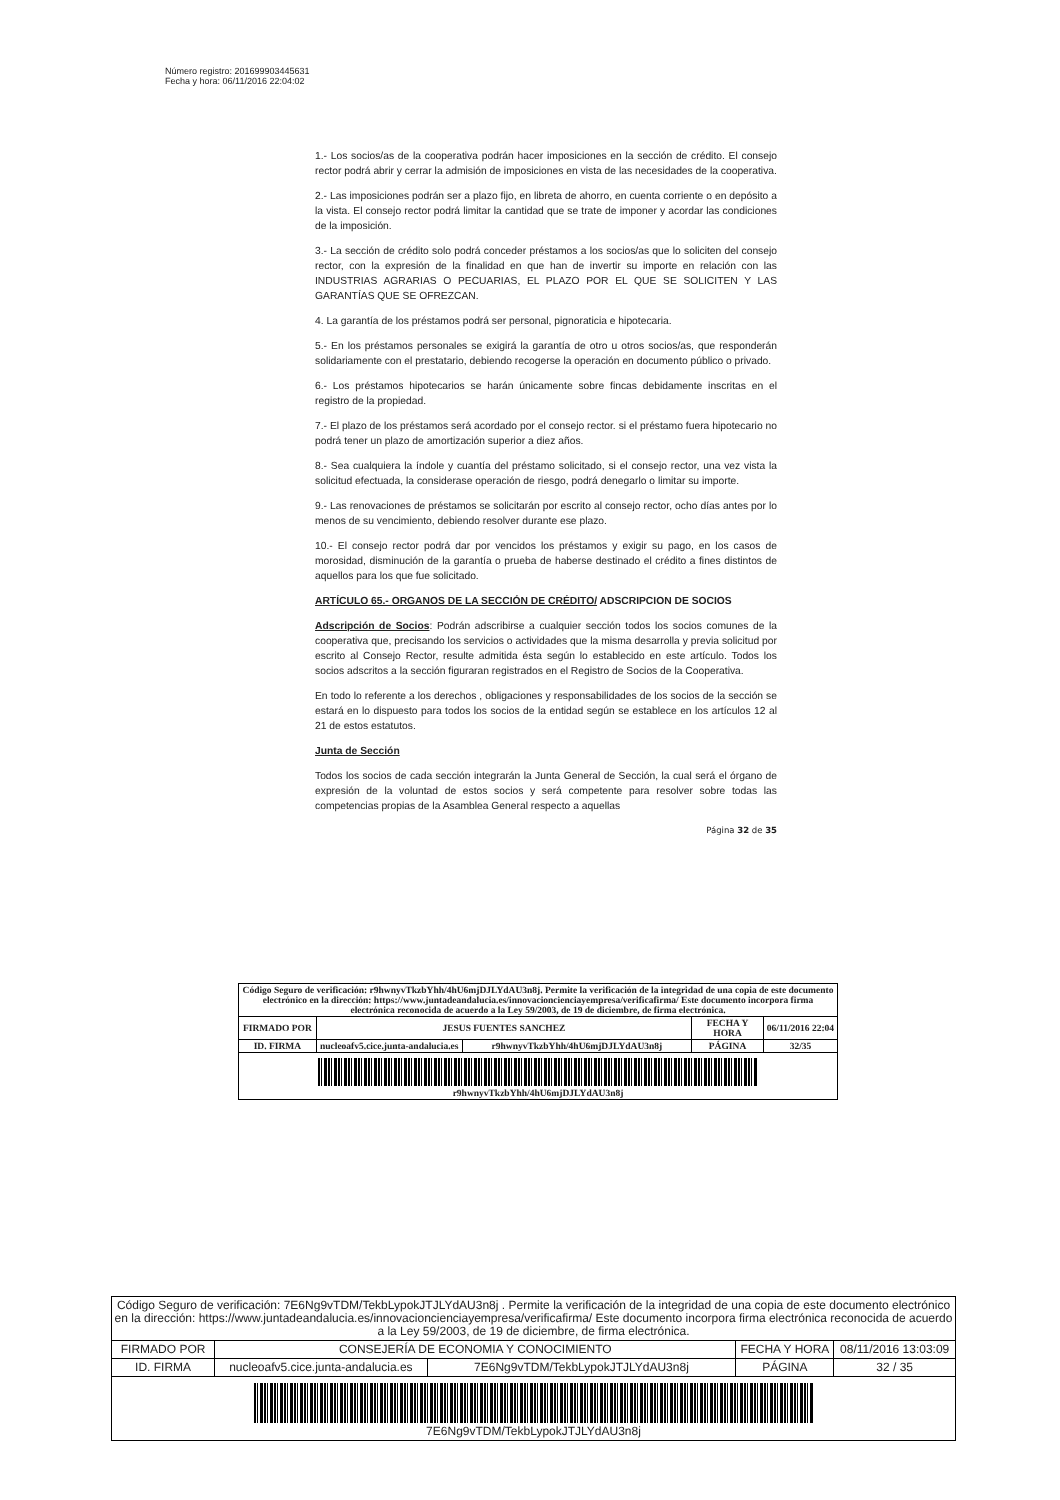Número registro: 201699903445631
Fecha y hora: 06/11/2016 22:04:02
1.- Los socios/as de la cooperativa podrán hacer imposiciones en la sección de crédito. El consejo rector podrá abrir y cerrar la admisión de imposiciones en vista de las necesidades de la cooperativa.
2.- Las imposiciones podrán ser a plazo fijo, en libreta de ahorro, en cuenta corriente o en depósito a la vista. El consejo rector podrá limitar la cantidad que se trate de imponer y acordar las condiciones de la imposición.
3.- La sección de crédito solo podrá conceder préstamos a los socios/as que lo soliciten del consejo rector, con la expresión de la finalidad en que han de invertir su importe en relación con las INDUSTRIAS AGRARIAS O PECUARIAS, EL PLAZO POR EL QUE SE SOLICITEN Y LAS GARANTÍAS QUE SE OFREZCAN.
4. La garantía de los préstamos podrá ser personal, pignoraticia e hipotecaria.
5.- En los préstamos personales se exigirá la garantía de otro u otros socios/as, que responderán solidariamente con el prestatario, debiendo recogerse la operación en documento público o privado.
6.- Los préstamos hipotecarios se harán únicamente sobre fincas debidamente inscritas en el registro de la propiedad.
7.- El plazo de los préstamos será acordado por el consejo rector. si el préstamo fuera hipotecario no podrá tener un plazo de amortización superior a diez años.
8.- Sea cualquiera la índole y cuantía del préstamo solicitado, si el consejo rector, una vez vista la solicitud efectuada, la considerase operación de riesgo, podrá denegarlo o limitar su importe.
9.- Las renovaciones de préstamos se solicitarán por escrito al consejo rector, ocho días antes por lo menos de su vencimiento, debiendo resolver durante ese plazo.
10.- El consejo rector podrá dar por vencidos los préstamos y exigir su pago, en los casos de morosidad, disminución de la garantía o prueba de haberse destinado el crédito a fines distintos de aquellos para los que fue solicitado.
ARTÍCULO 65.- ORGANOS DE LA SECCIÓN DE CRÉDITO/ ADSCRIPCION DE SOCIOS
Adscripción de Socios: Podrán adscribirse a cualquier sección todos los socios comunes de la cooperativa que, precisando los servicios o actividades que la misma desarrolla y previa solicitud por escrito al Consejo Rector, resulte admitida ésta según lo establecido en este artículo. Todos los socios adscritos a la sección figuraran registrados en el Registro de Socios de la Cooperativa.
En todo lo referente a los derechos , obligaciones y responsabilidades de los socios de la sección se estará en lo dispuesto para todos los socios de la entidad según se establece en los artículos 12 al 21 de estos estatutos.
Junta de Sección
Todos los socios de cada sección integrarán la Junta General de Sección, la cual será el órgano de expresión de la voluntad de estos socios y será competente para resolver sobre todas las competencias propias de la Asamblea General respecto a aquellas
Página 32 de 35
| Código Seguro de verificación: r9hwnyvTkzbYhh/4hU6mjDJLYdAU3n8j. Permite la verificación de la integridad de una copia de este documento electrónico en la dirección: https://www.juntadeandalucia.es/innovacioncienciayempresa/verificafirma/ Este documento incorpora firma electrónica reconocida de acuerdo a la Ley 59/2003, de 19 de diciembre, de firma electrónica. | | | | |
| FIRMADO POR | JESUS FUENTES SANCHEZ | | FECHA Y HORA | 06/11/2016 22:04 |
| ID. FIRMA | nucleoafv5.cice.junta-andalucia.es | r9hwnyvTkzbYhh/4hU6mjDJLYdAU3n8j | PÁGINA | 32/35 |
| r9hwnyvTkzbYhh/4hU6mjDJLYdAU3n8j | | | | |
| Código Seguro de verificación: 7E6Ng9vTDM/TekbLypokJTJLYdAU3n8j . Permite la verificación de la integridad de una copia de este documento electrónico en la dirección: https://www.juntadeandalucia.es/innovacioncienciayempresa/verificafirma/ Este documento incorpora firma electrónica reconocida de acuerdo a la Ley 59/2003, de 19 de diciembre, de firma electrónica. | | | | |
| FIRMADO POR | CONSEJERÍA DE ECONOMIA Y CONOCIMIENTO | | FECHA Y HORA | 08/11/2016 13:03:09 |
| ID. FIRMA | nucleoafv5.cice.junta-andalucia.es | 7E6Ng9vTDM/TekbLypokJTJLYdAU3n8j | PÁGINA | 32 / 35 |
| 7E6Ng9vTDM/TekbLypokJTJLYdAU3n8j | | | | |